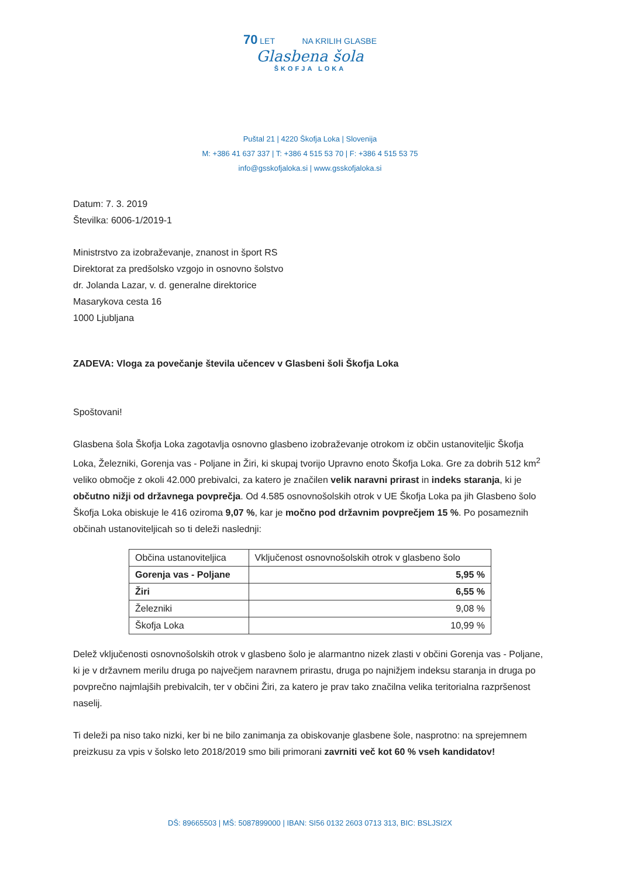70 LET NA KRILIH GLASBE
Glasbena šola
ŠKOFJA LOKA
Puštal 21 | 4220 Škofja Loka | Slovenija
M: +386 41 637 337 | T: +386 4 515 53 70 | F: +386 4 515 53 75
info@gsskofjaloka.si | www.gsskofjaloka.si
Datum: 7. 3. 2019
Številka: 6006-1/2019-1
Ministrstvo za izobraževanje, znanost in šport RS
Direktorat za predšolsko vzgojo in osnovno šolstvo
dr. Jolanda Lazar, v. d. generalne direktorice
Masarykova cesta 16
1000 Ljubljana
ZADEVA: Vloga za povečanje števila učencev v Glasbeni šoli Škofja Loka
Spoštovani!
Glasbena šola Škofja Loka zagotavlja osnovno glasbeno izobraževanje otrokom iz občin ustanoviteljic Škofja Loka, Železniki, Gorenja vas - Poljane in Žiri, ki skupaj tvorijo Upravno enoto Škofja Loka. Gre za dobrih 512 km<sup>2</sup> veliko območje z okoli 42.000 prebivalci, za katero je značilen velik naravni prirast in indeks staranja, ki je občutno nižji od državnega povprečja. Od 4.585 osnovnošolskih otrok v UE Škofja Loka pa jih Glasbeno šolo Škofja Loka obiskuje le 416 oziroma 9,07 %, kar je močno pod državnim povprečjem 15 %. Po posameznih občinah ustanoviteljicah so ti deleži naslednji:
| Občina ustanoviteljica | Vključenost osnovnošolskih otrok v glasbeno šolo |
| Gorenja vas - Poljane | 5,95 % |
| Žiri | 6,55 % |
| Železniki | 9,08 % |
| Škofja Loka | 10,99 % |
Delež vključenosti osnovnošolskih otrok v glasbeno šolo je alarmantno nizek zlasti v občini Gorenja vas - Poljane, ki je v državnem merilu druga po največjem naravnem prirastu, druga po najnižjem indeksu staranja in druga po povprečno najmlajših prebivalcih, ter v občini Žiri, za katero je prav tako značilna velika teritorialna razpršenost naselij.
Ti deleži pa niso tako nizki, ker bi ne bilo zanimanja za obiskovanje glasbene šole, nasprotno: na sprejemnem preizkusu za vpis v šolsko leto 2018/2019 smo bili primorani zavrniti več kot 60 % vseh kandidatov!
DŠ: 89665503 | MŠ: 5087899000 | IBAN: SI56 0132 2603 0713 313, BIC: BSLJSI2X